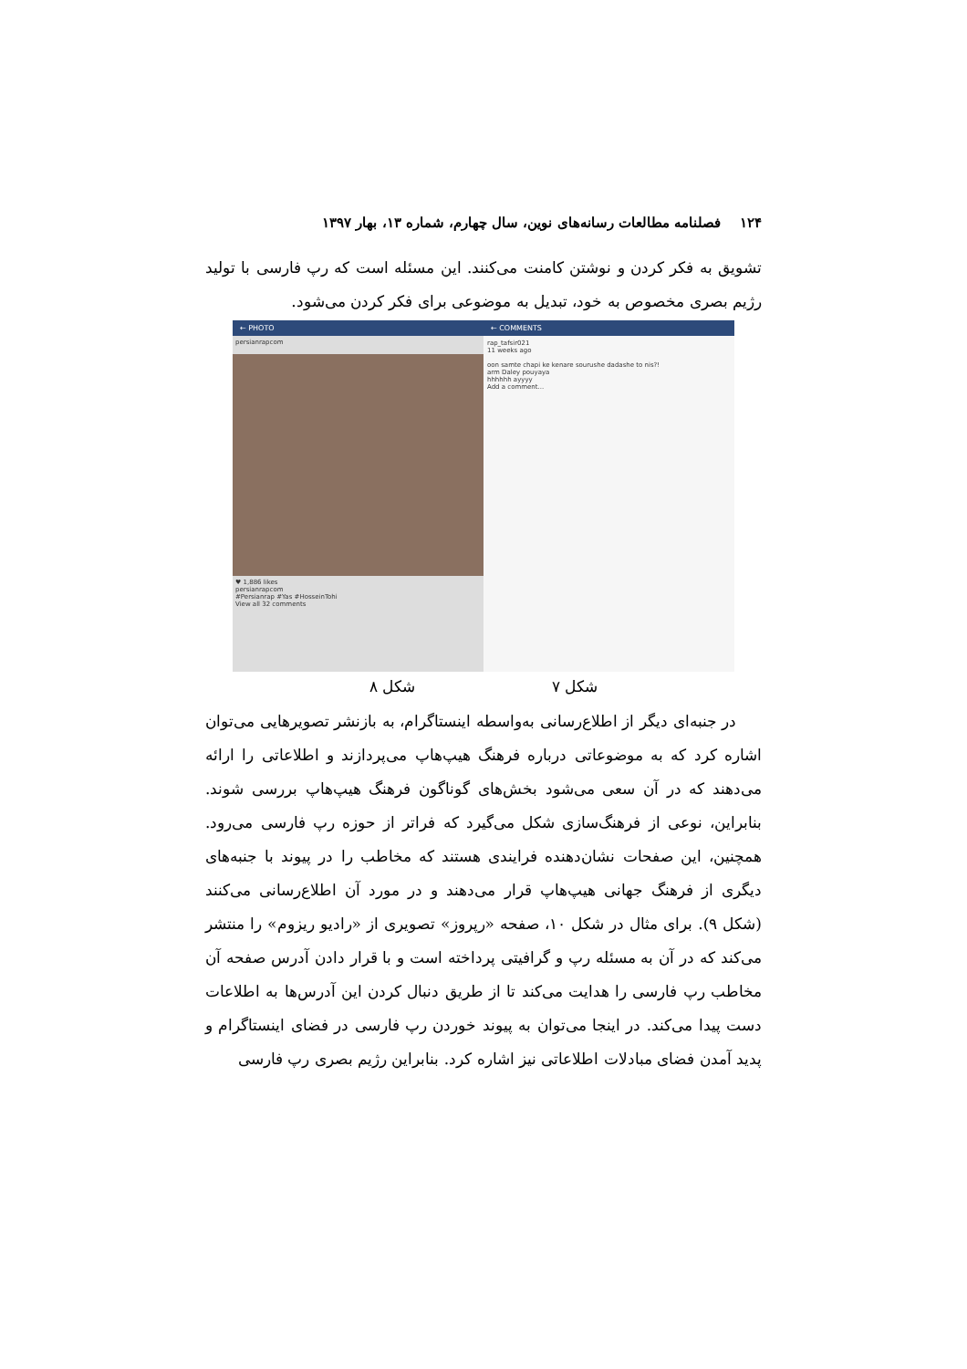۱۲۴ فصلنامه مطالعات رسانه‌های نوین، سال چهارم، شماره ۱۳، بهار ۱۳۹۷
تشویق به فکر کردن و نوشتن کامنت می‌کنند. این مسئله است که رپ فارسی با تولید رژیم بصری مخصوص به خود، تبدیل به موضوعی برای فکر کردن می‌شود.
← PHOTO
persianrapcom
♥ 1,886 likes
persianrapcom
#Persianrap #Yas #HosseinTohi
View all 32 comments
← COMMENTS
rap_tafsir021
11 weeks ago
oon samte chapi ke kenare sourushe dadashe to nis?!
arm Daley pouyaya
hhhhhh ayyyy
Add a comment...
شکل ۷ شکل ۸
در جنبه‌ای دیگر از اطلاع‌رسانی به‌واسطه اینستاگرام، به بازنشر تصویرهایی می‌توان اشاره کرد که به موضوعاتی درباره فرهنگ هیپ‌هاپ می‌پردازند و اطلاعاتی را ارائه می‌دهند که در آن سعی می‌شود بخش‌های گوناگون فرهنگ هیپ‌هاپ بررسی شوند. بنابراین، نوعی از فرهنگ‌سازی شکل می‌گیرد که فراتر از حوزه رپ فارسی می‌رود. همچنین، این صفحات نشان‌دهنده فرایندی هستند که مخاطب را در پیوند با جنبه‌های دیگری از فرهنگ جهانی هیپ‌هاپ قرار می‌دهند و در مورد آن اطلاع‌رسانی می‌کنند (شکل ۹). برای مثال در شکل ۱۰، صفحه «رپروز» تصویری از «رادیو ریزوم» را منتشر می‌کند که در آن به مسئله رپ و گرافیتی پرداخته است و با قرار دادن آدرس صفحه آن مخاطب رپ فارسی را هدایت می‌کند تا از طریق دنبال کردن این آدرس‌ها به اطلاعات دست پیدا می‌کند. در اینجا می‌توان به پیوند خوردن رپ فارسی در فضای اینستاگرام و پدید آمدن فضای مبادلات اطلاعاتی نیز اشاره کرد. بنابراین رژیم بصری رپ فارسی